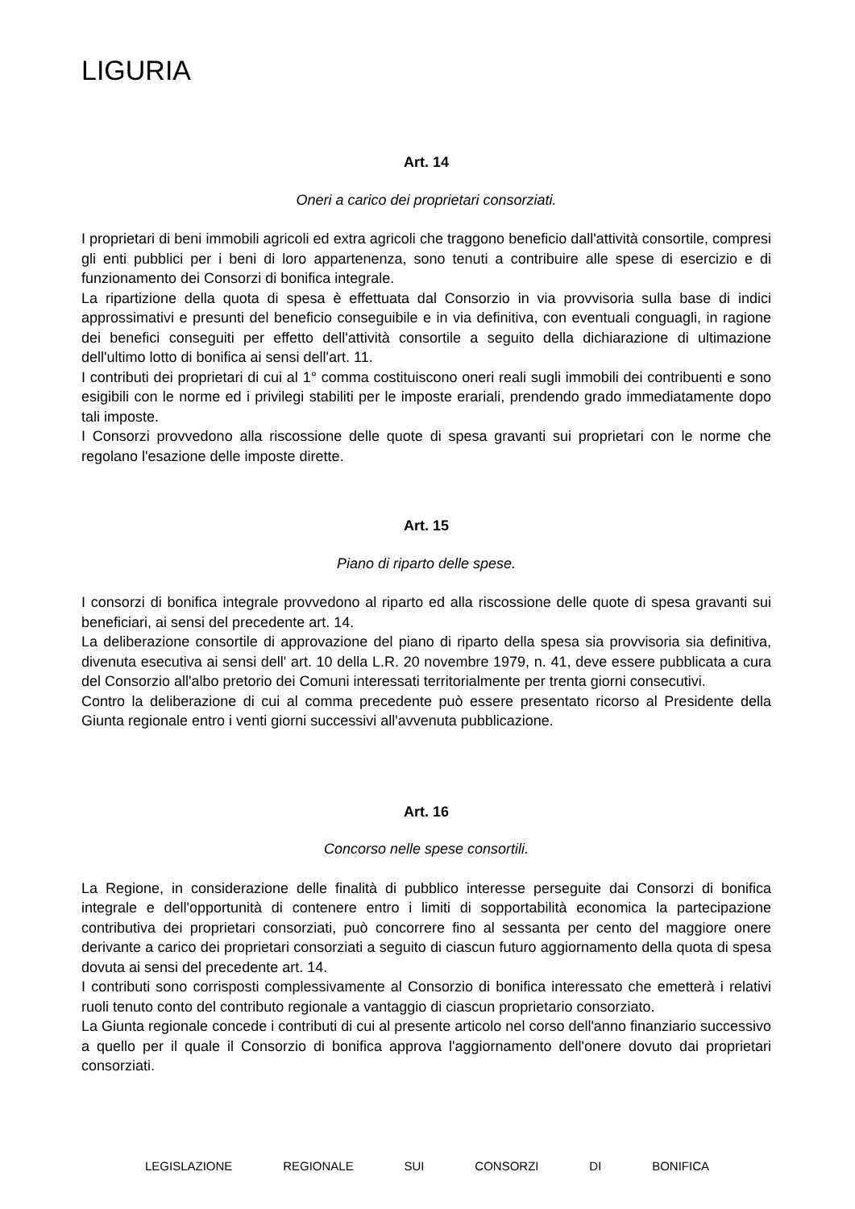LIGURIA
Art. 14
Oneri a carico dei proprietari consorziati.
I proprietari di beni immobili agricoli ed extra agricoli che traggono beneficio dall'attività consortile, compresi gli enti pubblici per i beni di loro appartenenza, sono tenuti a contribuire alle spese di esercizio e di funzionamento dei Consorzi di bonifica integrale.
La ripartizione della quota di spesa è effettuata dal Consorzio in via provvisoria sulla base di indici approssimativi e presunti del beneficio conseguibile e in via definitiva, con eventuali conguagli, in ragione dei benefici conseguiti per effetto dell'attività consortile a seguito della dichiarazione di ultimazione dell'ultimo lotto di bonifica ai sensi dell'art. 11.
I contributi dei proprietari di cui al 1° comma costituiscono oneri reali sugli immobili dei contribuenti e sono esigibili con le norme ed i privilegi stabiliti per le imposte erariali, prendendo grado immediatamente dopo tali imposte.
I Consorzi provvedono alla riscossione delle quote di spesa gravanti sui proprietari con le norme che regolano l'esazione delle imposte dirette.
Art. 15
Piano di riparto delle spese.
I consorzi di bonifica integrale provvedono al riparto ed alla riscossione delle quote di spesa gravanti sui beneficiari, ai sensi del precedente art. 14.
La deliberazione consortile di approvazione del piano di riparto della spesa sia provvisoria sia definitiva, divenuta esecutiva ai sensi dell' art. 10 della L.R. 20 novembre 1979, n. 41, deve essere pubblicata a cura del Consorzio all'albo pretorio dei Comuni interessati territorialmente per trenta giorni consecutivi.
Contro la deliberazione di cui al comma precedente può essere presentato ricorso al Presidente della Giunta regionale entro i venti giorni successivi all'avvenuta pubblicazione.
Art. 16
Concorso nelle spese consortili.
La Regione, in considerazione delle finalità di pubblico interesse perseguite dai Consorzi di bonifica integrale e dell'opportunità di contenere entro i limiti di sopportabilità economica la partecipazione contributiva dei proprietari consorziati, può concorrere fino al sessanta per cento del maggiore onere derivante a carico dei proprietari consorziati a seguito di ciascun futuro aggiornamento della quota di spesa dovuta ai sensi del precedente art. 14.
I contributi sono corrisposti complessivamente al Consorzio di bonifica interessato che emetterà i relativi ruoli tenuto conto del contributo regionale a vantaggio di ciascun proprietario consorziato.
La Giunta regionale concede i contributi di cui al presente articolo nel corso dell'anno finanziario successivo a quello per il quale il Consorzio di bonifica approva l'aggiornamento dell'onere dovuto dai proprietari consorziati.
LEGISLAZIONE REGIONALE SUI CONSORZI DI BONIFICA